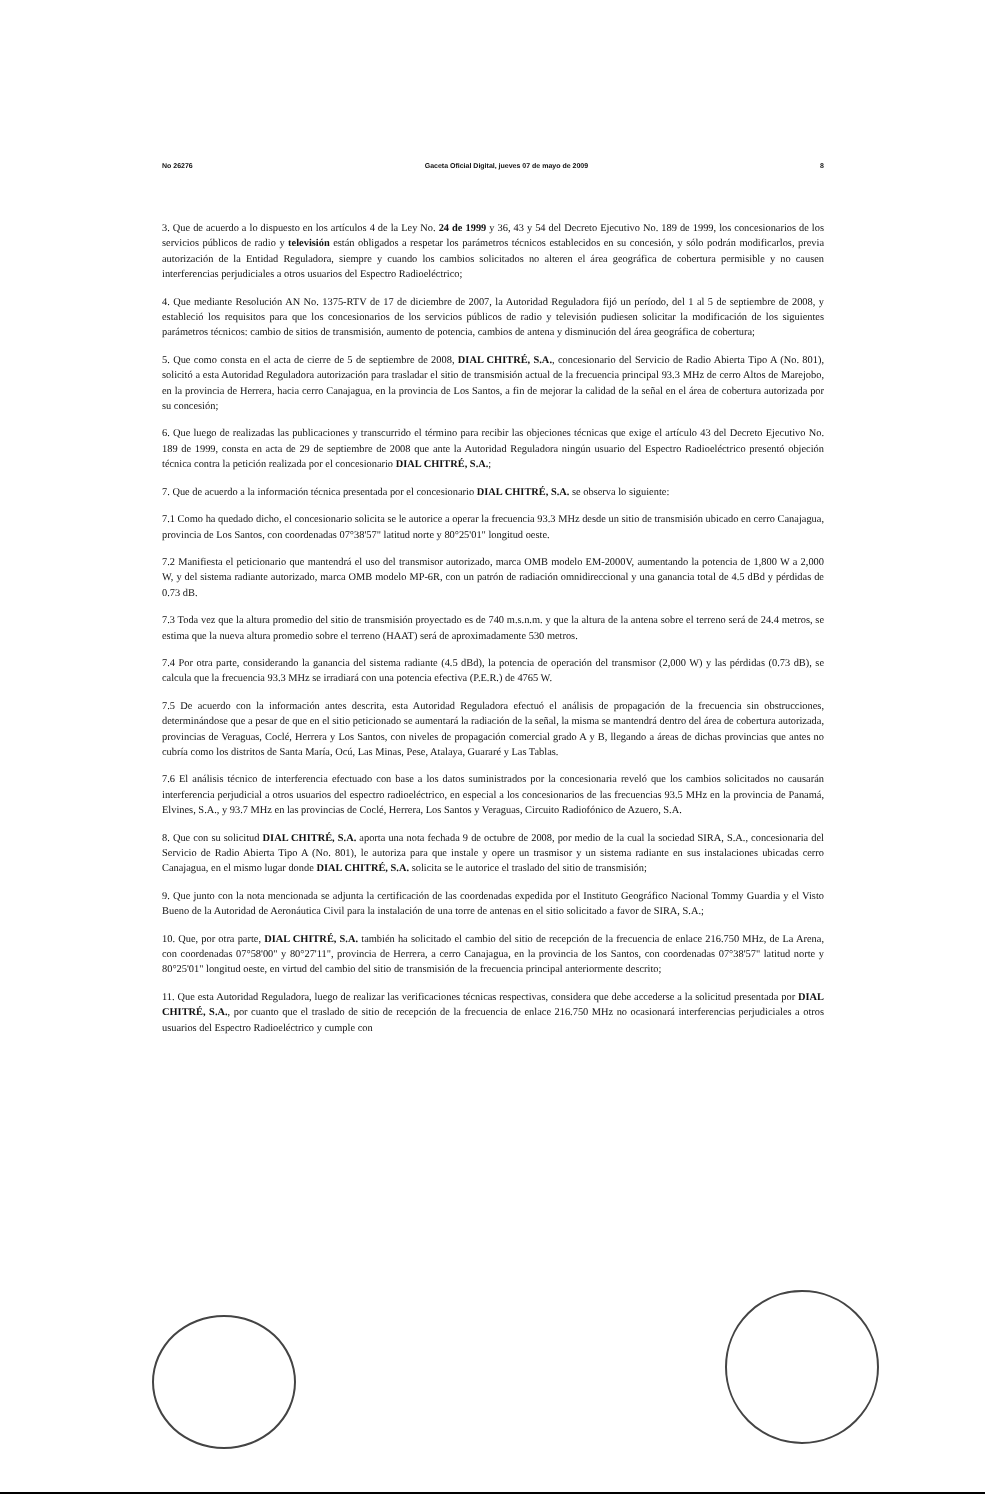No 26276 Gaceta Oficial Digital, jueves 07 de mayo de 2009 8
3. Que de acuerdo a lo dispuesto en los artículos 4 de la Ley No. 24 de 1999 y 36, 43 y 54 del Decreto Ejecutivo No. 189 de 1999, los concesionarios de los servicios públicos de radio y televisión están obligados a respetar los parámetros técnicos establecidos en su concesión, y sólo podrán modificarlos, previa autorización de la Entidad Reguladora, siempre y cuando los cambios solicitados no alteren el área geográfica de cobertura permisible y no causen interferencias perjudiciales a otros usuarios del Espectro Radioeléctrico;
4. Que mediante Resolución AN No. 1375-RTV de 17 de diciembre de 2007, la Autoridad Reguladora fijó un período, del 1 al 5 de septiembre de 2008, y estableció los requisitos para que los concesionarios de los servicios públicos de radio y televisión pudiesen solicitar la modificación de los siguientes parámetros técnicos: cambio de sitios de transmisión, aumento de potencia, cambios de antena y disminución del área geográfica de cobertura;
5. Que como consta en el acta de cierre de 5 de septiembre de 2008, DIAL CHITRÉ, S.A., concesionario del Servicio de Radio Abierta Tipo A (No. 801), solicitó a esta Autoridad Reguladora autorización para trasladar el sitio de transmisión actual de la frecuencia principal 93.3 MHz de cerro Altos de Marejobo, en la provincia de Herrera, hacia cerro Canajagua, en la provincia de Los Santos, a fin de mejorar la calidad de la señal en el área de cobertura autorizada por su concesión;
6. Que luego de realizadas las publicaciones y transcurrido el término para recibir las objeciones técnicas que exige el artículo 43 del Decreto Ejecutivo No. 189 de 1999, consta en acta de 29 de septiembre de 2008 que ante la Autoridad Reguladora ningún usuario del Espectro Radioeléctrico presentó objeción técnica contra la petición realizada por el concesionario DIAL CHITRÉ, S.A.;
7. Que de acuerdo a la información técnica presentada por el concesionario DIAL CHITRÉ, S.A. se observa lo siguiente:
7.1 Como ha quedado dicho, el concesionario solicita se le autorice a operar la frecuencia 93.3 MHz desde un sitio de transmisión ubicado en cerro Canajagua, provincia de Los Santos, con coordenadas 07°38'57" latitud norte y 80°25'01" longitud oeste.
7.2 Manifiesta el peticionario que mantendrá el uso del transmisor autorizado, marca OMB modelo EM-2000V, aumentando la potencia de 1,800 W a 2,000 W, y del sistema radiante autorizado, marca OMB modelo MP-6R, con un patrón de radiación omnidireccional y una ganancia total de 4.5 dBd y pérdidas de 0.73 dB.
7.3 Toda vez que la altura promedio del sitio de transmisión proyectado es de 740 m.s.n.m. y que la altura de la antena sobre el terreno será de 24.4 metros, se estima que la nueva altura promedio sobre el terreno (HAAT) será de aproximadamente 530 metros.
7.4 Por otra parte, considerando la ganancia del sistema radiante (4.5 dBd), la potencia de operación del transmisor (2,000 W) y las pérdidas (0.73 dB), se calcula que la frecuencia 93.3 MHz se irradiará con una potencia efectiva (P.E.R.) de 4765 W.
7.5 De acuerdo con la información antes descrita, esta Autoridad Reguladora efectuó el análisis de propagación de la frecuencia sin obstrucciones, determinándose que a pesar de que en el sitio peticionado se aumentará la radiación de la señal, la misma se mantendrá dentro del área de cobertura autorizada, provincias de Veraguas, Coclé, Herrera y Los Santos, con niveles de propagación comercial grado A y B, llegando a áreas de dichas provincias que antes no cubría como los distritos de Santa María, Ocú, Las Minas, Pese, Atalaya, Guararé y Las Tablas.
7.6 El análisis técnico de interferencia efectuado con base a los datos suministrados por la concesionaria reveló que los cambios solicitados no causarán interferencia perjudicial a otros usuarios del espectro radioeléctrico, en especial a los concesionarios de las frecuencias 93.5 MHz en la provincia de Panamá, Elvines, S.A., y 93.7 MHz en las provincias de Coclé, Herrera, Los Santos y Veraguas, Circuito Radiofónico de Azuero, S.A.
8. Que con su solicitud DIAL CHITRÉ, S.A. aporta una nota fechada 9 de octubre de 2008, por medio de la cual la sociedad SIRA, S.A., concesionaria del Servicio de Radio Abierta Tipo A (No. 801), le autoriza para que instale y opere un trasmisor y un sistema radiante en sus instalaciones ubicadas cerro Canajagua, en el mismo lugar donde DIAL CHITRÉ, S.A. solicita se le autorice el traslado del sitio de transmisión;
9. Que junto con la nota mencionada se adjunta la certificación de las coordenadas expedida por el Instituto Geográfico Nacional Tommy Guardia y el Visto Bueno de la Autoridad de Aeronáutica Civil para la instalación de una torre de antenas en el sitio solicitado a favor de SIRA, S.A.;
10. Que, por otra parte, DIAL CHITRÉ, S.A. también ha solicitado el cambio del sitio de recepción de la frecuencia de enlace 216.750 MHz, de La Arena, con coordenadas 07°58'00" y 80°27'11", provincia de Herrera, a cerro Canajagua, en la provincia de los Santos, con coordenadas 07°38'57" latitud norte y 80°25'01" longitud oeste, en virtud del cambio del sitio de transmisión de la frecuencia principal anteriormente descrito;
11. Que esta Autoridad Reguladora, luego de realizar las verificaciones técnicas respectivas, considera que debe accederse a la solicitud presentada por DIAL CHITRÉ, S.A., por cuanto que el traslado de sitio de recepción de la frecuencia de enlace 216.750 MHz no ocasionará interferencias perjudiciales a otros usuarios del Espectro Radioeléctrico y cumple con